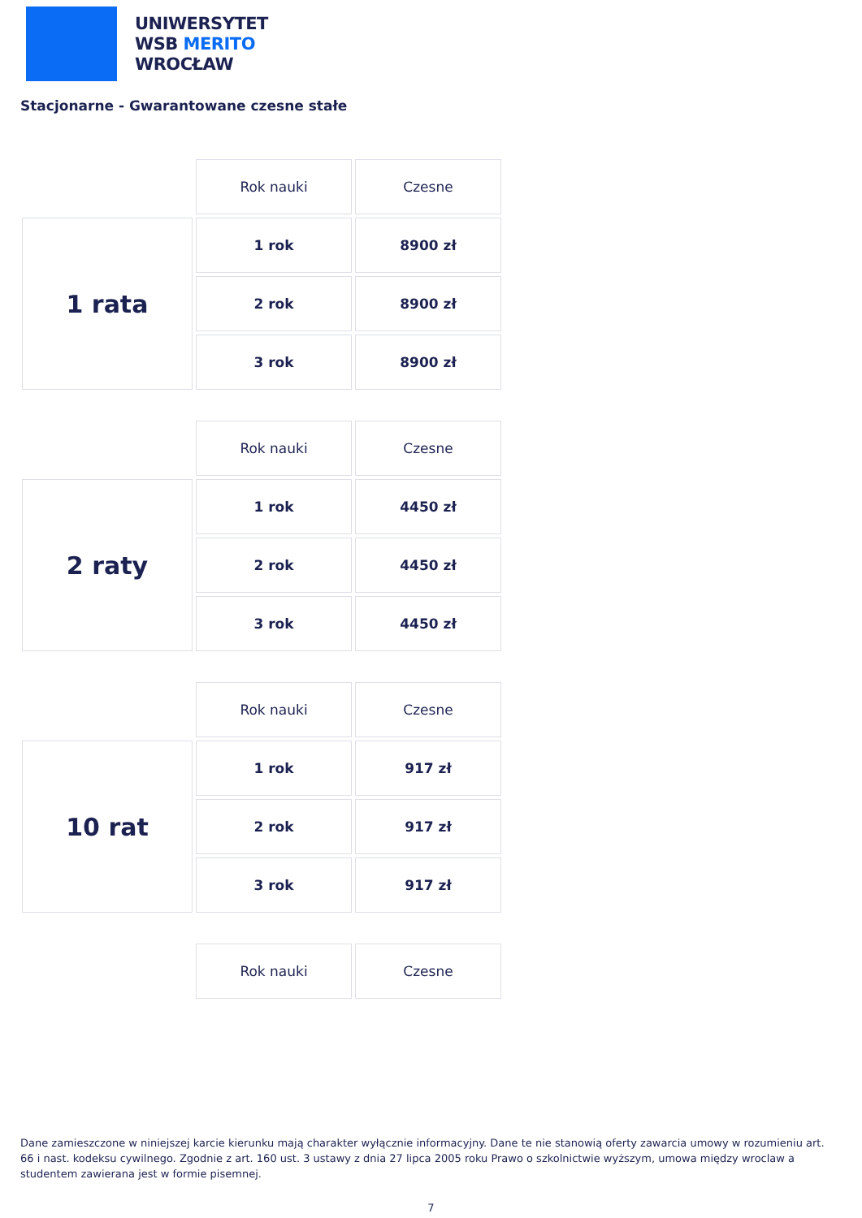UNIWERSYTET
WSB MERITO
WROCŁAW
Stacjonarne - Gwarantowane czesne stałe
| | Rok nauki | Czesne |
| 1 rata | 1 rok | 8900 zł |
| | 2 rok | 8900 zł |
| | 3 rok | 8900 zł |
| | Rok nauki | Czesne |
| 2 raty | 1 rok | 4450 zł |
| | 2 rok | 4450 zł |
| | 3 rok | 4450 zł |
| | Rok nauki | Czesne |
| 10 rat | 1 rok | 917 zł |
| | 2 rok | 917 zł |
| | 3 rok | 917 zł |
| | Rok nauki | Czesne |
Dane zamieszczone w niniejszej karcie kierunku mają charakter wyłącznie informacyjny. Dane te nie stanowią oferty zawarcia umowy w rozumieniu art. 66 i nast. kodeksu cywilnego. Zgodnie z art. 160 ust. 3 ustawy z dnia 27 lipca 2005 roku Prawo o szkolnictwie wyższym, umowa między wroclaw a studentem zawierana jest w formie pisemnej.
7